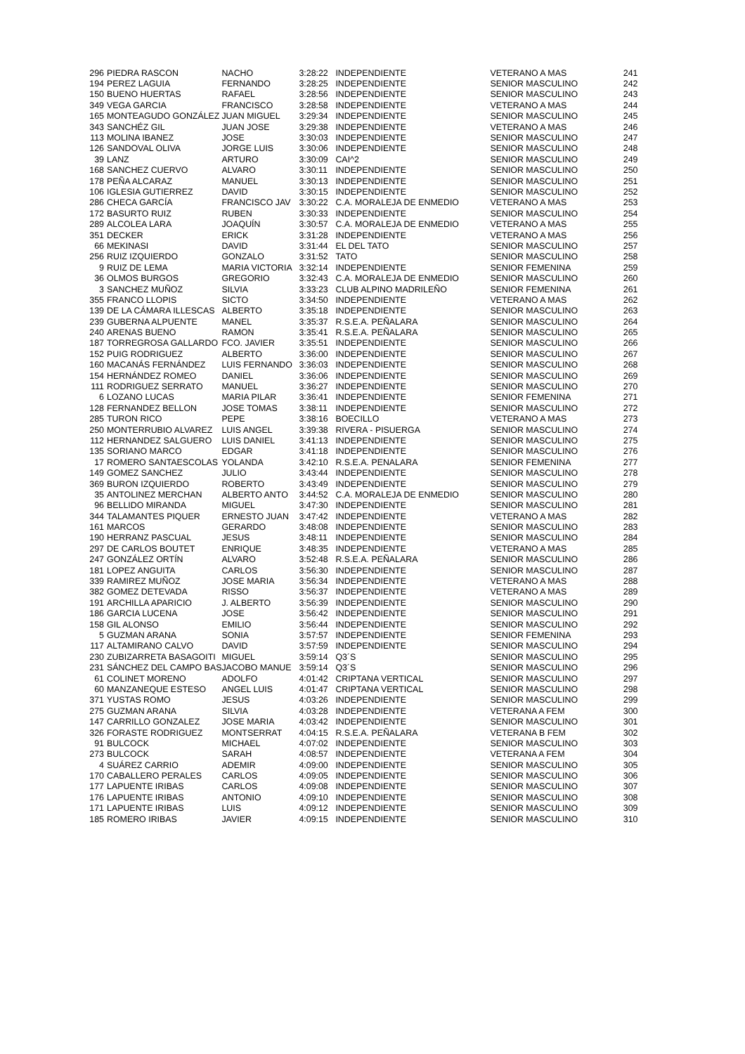| 296 | PIEDRA RASCON | NACHO | 3:28:22 | INDEPENDIENTE | VETERANO A MAS | 241 |
| 194 | PEREZ LAGUIA | FERNANDO | 3:28:25 | INDEPENDIENTE | SENIOR MASCULINO | 242 |
| 150 | BUENO HUERTAS | RAFAEL | 3:28:56 | INDEPENDIENTE | SENIOR MASCULINO | 243 |
| 349 | VEGA GARCIA | FRANCISCO | 3:28:58 | INDEPENDIENTE | VETERANO A MAS | 244 |
| 165 | MONTEAGUDO GONZÁLEZ | JUAN MIGUEL | 3:29:34 | INDEPENDIENTE | SENIOR MASCULINO | 245 |
| 343 | SANCHÉZ GIL | JUAN JOSE | 3:29:38 | INDEPENDIENTE | VETERANO A MAS | 246 |
| 113 | MOLINA IBANEZ | JOSE | 3:30:03 | INDEPENDIENTE | SENIOR MASCULINO | 247 |
| 126 | SANDOVAL OLIVA | JORGE LUIS | 3:30:06 | INDEPENDIENTE | SENIOR MASCULINO | 248 |
| 39 | LANZ | ARTURO | 3:30:09 | CAI^2 | SENIOR MASCULINO | 249 |
| 168 | SANCHEZ CUERVO | ALVARO | 3:30:11 | INDEPENDIENTE | SENIOR MASCULINO | 250 |
| 178 | PEÑA ALCARAZ | MANUEL | 3:30:13 | INDEPENDIENTE | SENIOR MASCULINO | 251 |
| 106 | IGLESIA GUTIERREZ | DAVID | 3:30:15 | INDEPENDIENTE | SENIOR MASCULINO | 252 |
| 286 | CHECA GARCÍA | FRANCISCO JAV | 3:30:22 | C.A. MORALEJA DE ENMEDIO | VETERANO A MAS | 253 |
| 172 | BASURTO RUIZ | RUBEN | 3:30:33 | INDEPENDIENTE | SENIOR MASCULINO | 254 |
| 289 | ALCOLEA LARA | JOAQUÍN | 3:30:57 | C.A. MORALEJA DE ENMEDIO | VETERANO A MAS | 255 |
| 351 | DECKER | ERICK | 3:31:28 | INDEPENDIENTE | VETERANO A MAS | 256 |
| 66 | MEKINASI | DAVID | 3:31:44 | EL DEL TATO | SENIOR MASCULINO | 257 |
| 256 | RUIZ IZQUIERDO | GONZALO | 3:31:52 | TATO | SENIOR MASCULINO | 258 |
| 9 | RUIZ DE LEMA | MARIA VICTORIA | 3:32:14 | INDEPENDIENTE | SENIOR FEMENINA | 259 |
| 36 | OLMOS BURGOS | GREGORIO | 3:32:43 | C.A. MORALEJA DE ENMEDIO | SENIOR MASCULINO | 260 |
| 3 | SANCHEZ MUÑOZ | SILVIA | 3:33:23 | CLUB ALPINO MADRILEÑO | SENIOR FEMENINA | 261 |
| 355 | FRANCO LLOPIS | SICTO | 3:34:50 | INDEPENDIENTE | VETERANO A MAS | 262 |
| 139 | DE LA CÁMARA ILLESCAS | ALBERTO | 3:35:18 | INDEPENDIENTE | SENIOR MASCULINO | 263 |
| 239 | GUBERNA ALPUENTE | MANEL | 3:35:37 | R.S.E.A. PEÑALARA | SENIOR MASCULINO | 264 |
| 240 | ARENAS BUENO | RAMON | 3:35:41 | R.S.E.A. PEÑALARA | SENIOR MASCULINO | 265 |
| 187 | TORREGROSA GALLARDO | FCO. JAVIER | 3:35:51 | INDEPENDIENTE | SENIOR MASCULINO | 266 |
| 152 | PUIG RODRIGUEZ | ALBERTO | 3:36:00 | INDEPENDIENTE | SENIOR MASCULINO | 267 |
| 160 | MACANÁS FERNÁNDEZ | LUIS FERNANDO | 3:36:03 | INDEPENDIENTE | SENIOR MASCULINO | 268 |
| 154 | HERNÁNDEZ ROMEO | DANIEL | 3:36:06 | INDEPENDIENTE | SENIOR MASCULINO | 269 |
| 111 | RODRIGUEZ SERRATO | MANUEL | 3:36:27 | INDEPENDIENTE | SENIOR MASCULINO | 270 |
| 6 | LOZANO LUCAS | MARIA PILAR | 3:36:41 | INDEPENDIENTE | SENIOR FEMENINA | 271 |
| 128 | FERNANDEZ BELLON | JOSE TOMAS | 3:38:11 | INDEPENDIENTE | SENIOR MASCULINO | 272 |
| 285 | TURON RICO | PEPE | 3:38:16 | BOECILLO | VETERANO A MAS | 273 |
| 250 | MONTERRUBIO ALVAREZ | LUIS ANGEL | 3:39:38 | RIVERA - PISUERGA | SENIOR MASCULINO | 274 |
| 112 | HERNANDEZ SALGUERO | LUIS DANIEL | 3:41:13 | INDEPENDIENTE | SENIOR MASCULINO | 275 |
| 135 | SORIANO MARCO | EDGAR | 3:41:18 | INDEPENDIENTE | SENIOR MASCULINO | 276 |
| 17 | ROMERO SANTAESCOLAS | YOLANDA | 3:42:10 | R.S.E.A. PENALARA | SENIOR FEMENINA | 277 |
| 149 | GOMEZ SANCHEZ | JULIO | 3:43:44 | INDEPENDIENTE | SENIOR MASCULINO | 278 |
| 369 | BURON IZQUIERDO | ROBERTO | 3:43:49 | INDEPENDIENTE | SENIOR MASCULINO | 279 |
| 35 | ANTOLINEZ MERCHAN | ALBERTO ANTO | 3:44:52 | C.A. MORALEJA DE ENMEDIO | SENIOR MASCULINO | 280 |
| 96 | BELLIDO MIRANDA | MIGUEL | 3:47:30 | INDEPENDIENTE | SENIOR MASCULINO | 281 |
| 344 | TALAMANTES PIQUER | ERNESTO JUAN | 3:47:42 | INDEPENDIENTE | VETERANO A MAS | 282 |
| 161 | MARCOS | GERARDO | 3:48:08 | INDEPENDIENTE | SENIOR MASCULINO | 283 |
| 190 | HERRANZ PASCUAL | JESUS | 3:48:11 | INDEPENDIENTE | SENIOR MASCULINO | 284 |
| 297 | DE CARLOS BOUTET | ENRIQUE | 3:48:35 | INDEPENDIENTE | VETERANO A MAS | 285 |
| 247 | GONZÁLEZ ORTÍN | ALVARO | 3:52:48 | R.S.E.A. PEÑALARA | SENIOR MASCULINO | 286 |
| 181 | LOPEZ ANGUITA | CARLOS | 3:56:30 | INDEPENDIENTE | SENIOR MASCULINO | 287 |
| 339 | RAMIREZ MUÑOZ | JOSE MARIA | 3:56:34 | INDEPENDIENTE | VETERANO A MAS | 288 |
| 382 | GOMEZ DETEVADA | RISSO | 3:56:37 | INDEPENDIENTE | VETERANO A MAS | 289 |
| 191 | ARCHILLA APARICIO | J. ALBERTO | 3:56:39 | INDEPENDIENTE | SENIOR MASCULINO | 290 |
| 186 | GARCIA LUCENA | JOSE | 3:56:42 | INDEPENDIENTE | SENIOR MASCULINO | 291 |
| 158 | GIL ALONSO | EMILIO | 3:56:44 | INDEPENDIENTE | SENIOR MASCULINO | 292 |
| 5 | GUZMAN ARANA | SONIA | 3:57:57 | INDEPENDIENTE | SENIOR FEMENINA | 293 |
| 117 | ALTAMIRANO CALVO | DAVID | 3:57:59 | INDEPENDIENTE | SENIOR MASCULINO | 294 |
| 230 | ZUBIZARRETA BASAGOITI | MIGUEL | 3:59:14 | Q3´S | SENIOR MASCULINO | 295 |
| 231 | SÁNCHEZ DEL CAMPO BAS | JACOBO MANUE | 3:59:14 | Q3´S | SENIOR MASCULINO | 296 |
| 61 | COLINET MORENO | ADOLFO | 4:01:42 | CRIPTANA VERTICAL | SENIOR MASCULINO | 297 |
| 60 | MANZANEQUE ESTESO | ANGEL LUIS | 4:01:47 | CRIPTANA VERTICAL | SENIOR MASCULINO | 298 |
| 371 | YUSTAS ROMO | JESUS | 4:03:26 | INDEPENDIENTE | SENIOR MASCULINO | 299 |
| 275 | GUZMAN ARANA | SILVIA | 4:03:28 | INDEPENDIENTE | VETERANA A FEM | 300 |
| 147 | CARRILLO GONZALEZ | JOSE MARIA | 4:03:42 | INDEPENDIENTE | SENIOR MASCULINO | 301 |
| 326 | FORASTE RODRIGUEZ | MONTSERRAT | 4:04:15 | R.S.E.A. PEÑALARA | VETERANA B FEM | 302 |
| 91 | BULCOCK | MICHAEL | 4:07:02 | INDEPENDIENTE | SENIOR MASCULINO | 303 |
| 273 | BULCOCK | SARAH | 4:08:57 | INDEPENDIENTE | VETERANA A FEM | 304 |
| 4 | SUÁREZ CARRIO | ADEMIR | 4:09:00 | INDEPENDIENTE | SENIOR MASCULINO | 305 |
| 170 | CABALLERO PERALES | CARLOS | 4:09:05 | INDEPENDIENTE | SENIOR MASCULINO | 306 |
| 177 | LAPUENTE IRIBAS | CARLOS | 4:09:08 | INDEPENDIENTE | SENIOR MASCULINO | 307 |
| 176 | LAPUENTE IRIBAS | ANTONIO | 4:09:10 | INDEPENDIENTE | SENIOR MASCULINO | 308 |
| 171 | LAPUENTE IRIBAS | LUIS | 4:09:12 | INDEPENDIENTE | SENIOR MASCULINO | 309 |
| 185 | ROMERO IRIBAS | JAVIER | 4:09:15 | INDEPENDIENTE | SENIOR MASCULINO | 310 |